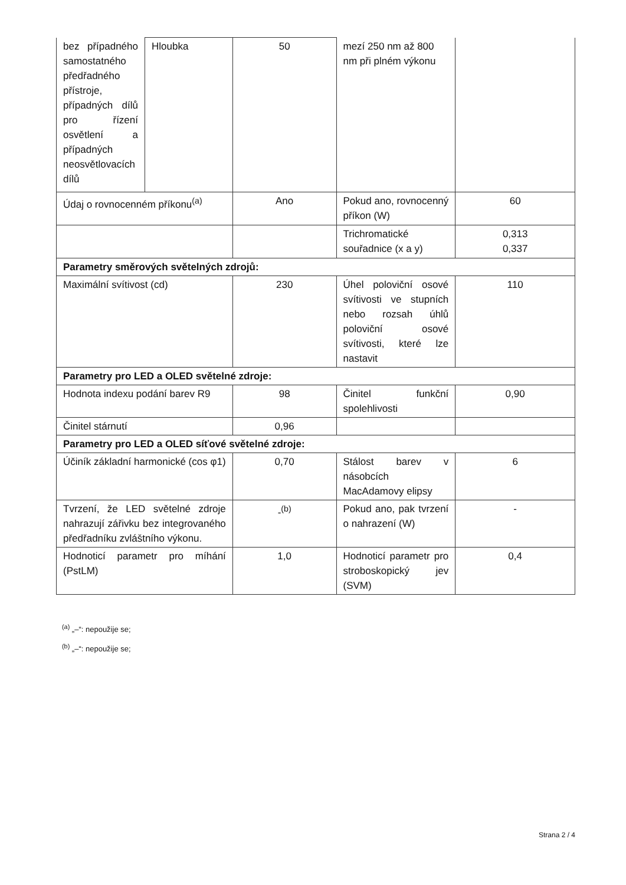| bez případného samostatného předřadného přístroje, případných dílů pro řízení osvětlení a případných neosvětlovacích dílů | Hloubka | 50 | mezí 250 nm až 800 nm při plném výkonu | |
| Údaj o rovnocenném příkonu<sup>(a)</sup> | | Ano | Pokud ano, rovnocenný příkon (W) | 60 |
| | | | Trichromatické souřadnice (x a y) | 0,313 0,337 |
| Parametry směrových světelných zdrojů: | | | | |
| Maximální svítivost (cd) | | 230 | Úhel poloviční osové svítivosti ve stupních nebo rozsah úhlů poloviční osové svítivosti, které lze nastavit | 110 |
| Parametry pro LED a OLED světelné zdroje: | | | | |
| Hodnota indexu podání barev R9 | | 98 | Činitel funkční spolehlivosti | 0,90 |
| Činitel stárnutí | | 0,96 | | |
| Parametry pro LED a OLED síťové světelné zdroje: | | | | |
| Účiník základní harmonické (cos φ1) | | 0,70 | Stálost barev v násobcích MacAdamovy elipsy | 6 |
| Tvrzení, že LED světelné zdroje nahrazují zářivku bez integrovaného předřadníku zvláštního výkonu. | | -<sup>(b)</sup> | Pokud ano, pak tvrzení o nahrazení (W) | - |
| Hodnoticí parametr pro míhání (PstLM) | | 1,0 | Hodnoticí parametr pro stroboskopický jev (SVM) | 0,4 |
<sup>(a)</sup> „–“: nepoužije se;
<sup>(b)</sup> „–“: nepoužije se;
Strana 2 / 4